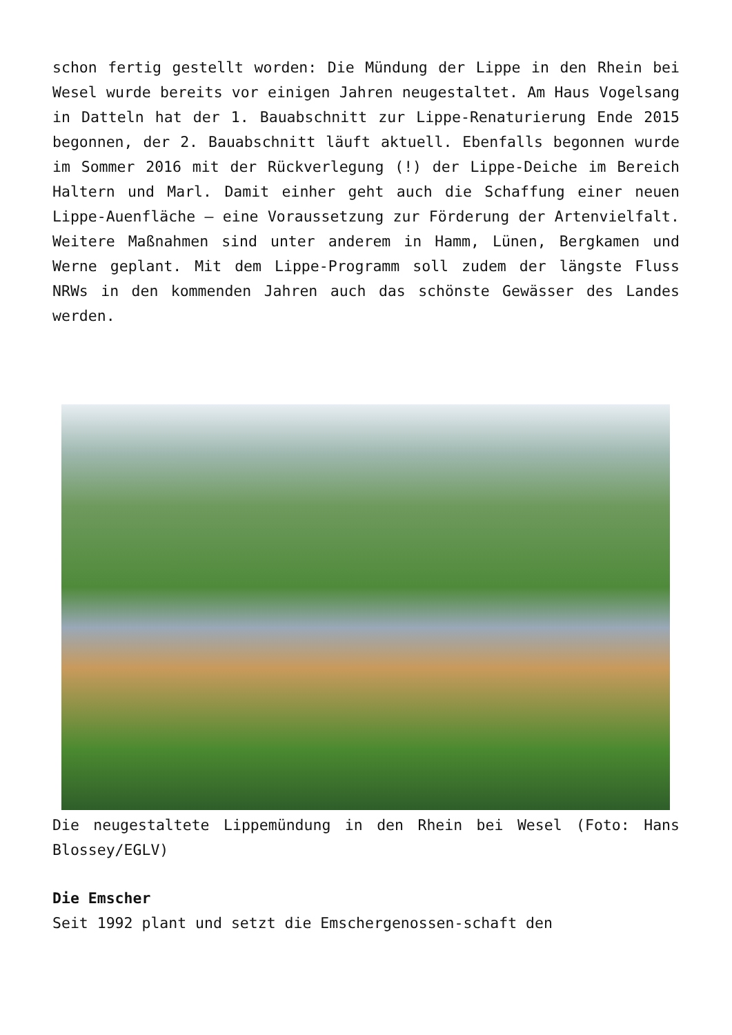schon fertig gestellt worden: Die Mündung der Lippe in den Rhein bei Wesel wurde bereits vor einigen Jahren neugestaltet. Am Haus Vogelsang in Datteln hat der 1. Bauabschnitt zur Lippe-Renaturierung Ende 2015 begonnen, der 2. Bauabschnitt läuft aktuell. Ebenfalls begonnen wurde im Sommer 2016 mit der Rückverlegung (!) der Lippe-Deiche im Bereich Haltern und Marl. Damit einher geht auch die Schaffung einer neuen Lippe-Auenfläche – eine Voraussetzung zur Förderung der Artenvielfalt. Weitere Maßnahmen sind unter anderem in Hamm, Lünen, Bergkamen und Werne geplant. Mit dem Lippe-Programm soll zudem der längste Fluss NRWs in den kommenden Jahren auch das schönste Gewässer des Landes werden.
Die neugestaltete Lippemündung in den Rhein bei Wesel (Foto: Hans Blossey/EGLV)
Die Emscher
Seit 1992 plant und setzt die Emschergenossen-schaft den